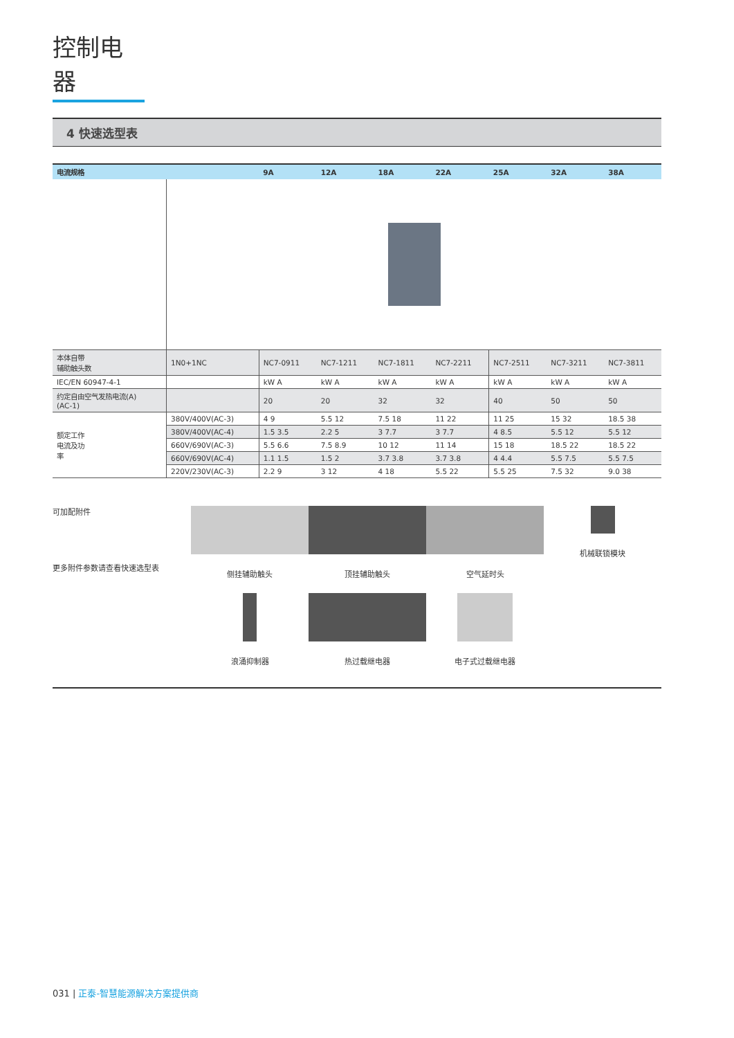控制电器
4 快速选型表
| 电流规格 | | 9A | 12A | 18A | 22A | 25A | 32A | 38A |
| --- | --- | --- | --- | --- | --- | --- | --- | --- |
| 本体自带 辅助触头数 | 1N0+1NC | NC7-0911 | NC7-1211 | NC7-1811 | NC7-2211 | NC7-2511 | NC7-3211 | NC7-3811 |
| IEC/EN 60947-4-1 | | kW A | kW A | kW A | kW A | kW A | kW A | kW A |
| 约定自由空气发热电流(A) (AC-1) | | 20 | 20 | 32 | 32 | 40 | 50 | 50 |
| 额定工作 电流及功 率 | 380V/400V(AC-3) | 4 9 | 5.5 12 | 7.5 18 | 11 22 | 11 25 | 15 32 | 18.5 38 |
| | 380V/400V(AC-4) | 1.5 3.5 | 2.2 5 | 3 7.7 | 3 7.7 | 4 8.5 | 5.5 12 | 5.5 12 |
| | 660V/690V(AC-3) | 5.5 6.6 | 7.5 8.9 | 10 12 | 11 14 | 15 18 | 18.5 22 | 18.5 22 |
| | 660V/690V(AC-4) | 1.1 1.5 | 1.5 2 | 3.7 3.8 | 3.7 3.8 | 4 4.4 | 5.5 7.5 | 5.5 7.5 |
| | 220V/230V(AC-3) | 2.2 9 | 3 12 | 4 18 | 5.5 22 | 5.5 25 | 7.5 32 | 9.0 38 |
可加配附件
更多附件参数请查看快速选型表
侧挂辅助触头
顶挂辅助触头
空气延时头
机械联锁模块
浪涌抑制器
热过载继电器
电子式过载继电器
031 | 正泰-智慧能源解决方案提供商